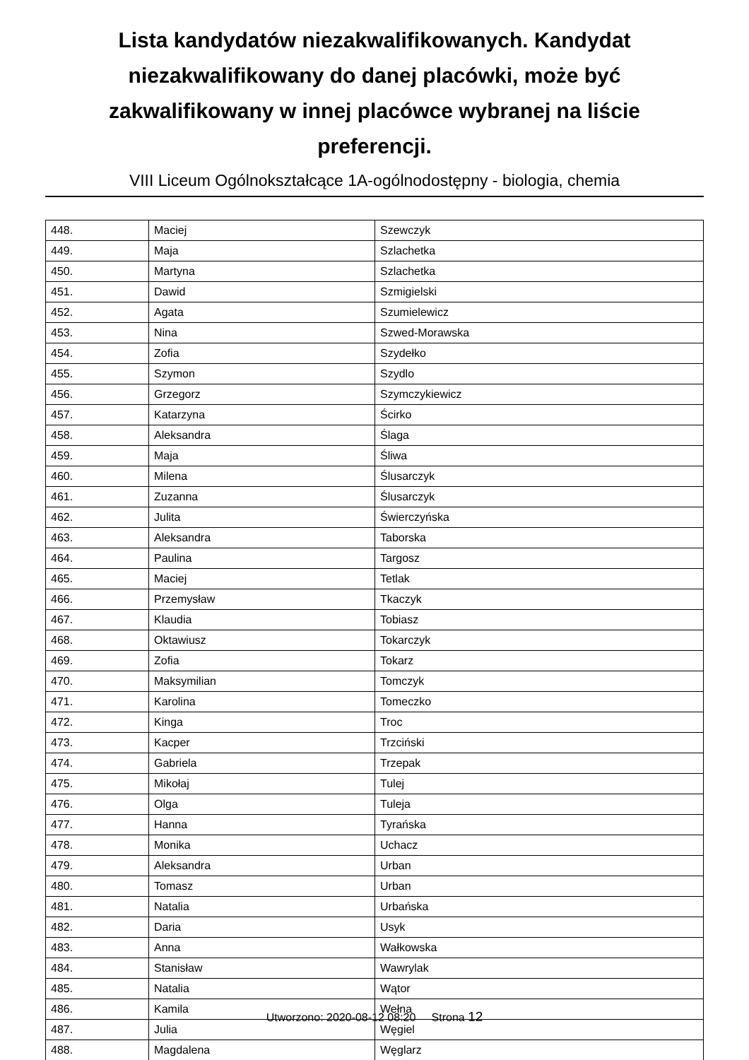Lista kandydatów niezakwalifikowanych. Kandydat niezakwalifikowany do danej placówki, może być zakwalifikowany w innej placówce wybranej na liście preferencji.
VIII Liceum Ogólnokształcące 1A-ogólnodostępny - biologia, chemia
| 448. | Maciej | Szewczyk |
| 449. | Maja | Szlachetka |
| 450. | Martyna | Szlachetka |
| 451. | Dawid | Szmigielski |
| 452. | Agata | Szumielewicz |
| 453. | Nina | Szwed-Morawska |
| 454. | Zofia | Szydełko |
| 455. | Szymon | Szydlo |
| 456. | Grzegorz | Szymczykiewicz |
| 457. | Katarzyna | Ścirko |
| 458. | Aleksandra | Ślaga |
| 459. | Maja | Śliwa |
| 460. | Milena | Ślusarczyk |
| 461. | Zuzanna | Ślusarczyk |
| 462. | Julita | Świerczyńska |
| 463. | Aleksandra | Taborska |
| 464. | Paulina | Targosz |
| 465. | Maciej | Tetlak |
| 466. | Przemysław | Tkaczyk |
| 467. | Klaudia | Tobiasz |
| 468. | Oktawiusz | Tokarczyk |
| 469. | Zofia | Tokarz |
| 470. | Maksymilian | Tomczyk |
| 471. | Karolina | Tomeczko |
| 472. | Kinga | Troc |
| 473. | Kacper | Trzciński |
| 474. | Gabriela | Trzepak |
| 475. | Mikołaj | Tulej |
| 476. | Olga | Tuleja |
| 477. | Hanna | Tyrańska |
| 478. | Monika | Uchacz |
| 479. | Aleksandra | Urban |
| 480. | Tomasz | Urban |
| 481. | Natalia | Urbańska |
| 482. | Daria | Usyk |
| 483. | Anna | Wałkowska |
| 484. | Stanisław | Wawrylak |
| 485. | Natalia | Wątor |
| 486. | Kamila | Wełna |
| 487. | Julia | Węgiel |
| 488. | Magdalena | Węglarz |
Utworzono: 2020-08-12 08:20 Strona 12